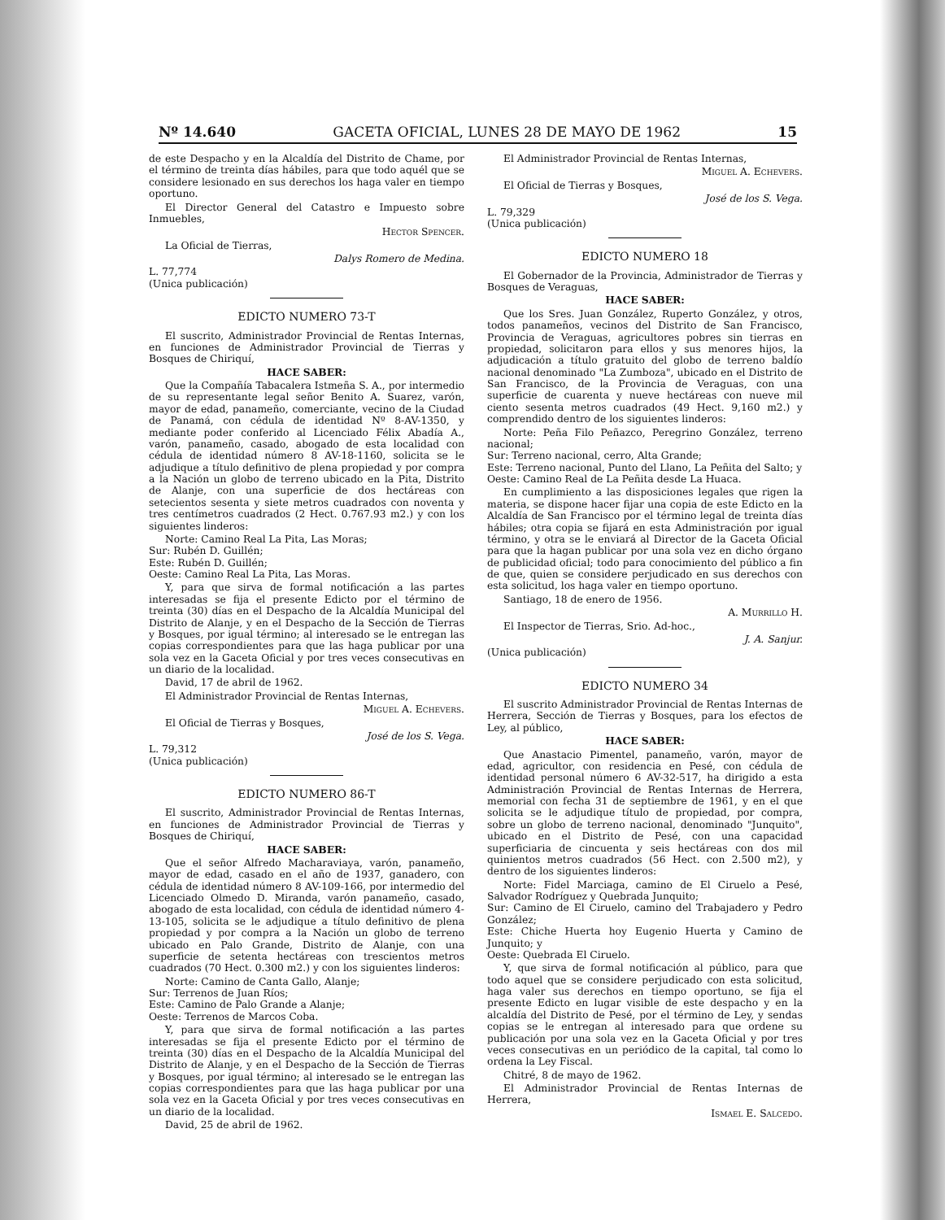Nº 14.640 GACETA OFICIAL, LUNES 28 DE MAYO DE 1962 15
de este Despacho y en la Alcaldía del Distrito de Chame, por el término de treinta días hábiles, para que todo aquél que se considere lesionado en sus derechos los haga valer en tiempo oportuno.
El Director General del Catastro e Impuesto sobre Inmuebles,
Hector Spencer.
La Oficial de Tierras,
Dalys Romero de Medina.
L. 77,774
(Unica publicación)
EDICTO NUMERO 73-T
El suscrito, Administrador Provincial de Rentas Internas, en funciones de Administrador Provincial de Tierras y Bosques de Chiriquí,
HACE SABER:
Que la Compañía Tabacalera Istmeña S. A., por intermedio de su representante legal señor Benito A. Suarez, varón, mayor de edad, panameño, comerciante, vecino de la Ciudad de Panamá, con cédula de identidad Nº 8-AV-1350, y mediante poder conferido al Licenciado Félix Abadía A., varón, panameño, casado, abogado de esta localidad con cédula de identidad número 8 AV-18-1160, solicita se le adjudique a título definitivo de plena propiedad y por compra a la Nación un globo de terreno ubicado en la Pita, Distrito de Alanje, con una superficie de dos hectáreas con setecientos sesenta y siete metros cuadrados con noventa y tres centímetros cuadrados (2 Hect. 0.767.93 m2.) y con los siguientes linderos:
Norte: Camino Real La Pita, Las Moras;
Sur: Rubén D. Guillén;
Este: Rubén D. Guillén;
Oeste: Camino Real La Pita, Las Moras.
Y, para que sirva de formal notificación a las partes interesadas se fija el presente Edicto por el término de treinta (30) días en el Despacho de la Alcaldía Municipal del Distrito de Alanje, y en el Despacho de la Sección de Tierras y Bosques, por igual término; al interesado se le entregan las copias correspondientes para que las haga publicar por una sola vez en la Gaceta Oficial y por tres veces consecutivas en un diario de la localidad.
David, 17 de abril de 1962.
El Administrador Provincial de Rentas Internas,
Miguel A. Echevers.
El Oficial de Tierras y Bosques,
José de los S. Vega.
L. 79,312
(Unica publicación)
EDICTO NUMERO 86-T
El suscrito, Administrador Provincial de Rentas Internas, en funciones de Administrador Provincial de Tierras y Bosques de Chiriquí,
HACE SABER:
Que el señor Alfredo Macharaviaya, varón, panameño, mayor de edad, casado en el año de 1937, ganadero, con cédula de identidad número 8 AV-109-166, por intermedio del Licenciado Olmedo D. Miranda, varón panameño, casado, abogado de esta localidad, con cédula de identidad número 4-13-105, solicita se le adjudique a título definitivo de plena propiedad y por compra a la Nación un globo de terreno ubicado en Palo Grande, Distrito de Alanje, con una superficie de setenta hectáreas con trescientos metros cuadrados (70 Hect. 0.300 m2.) y con los siguientes linderos:
Norte: Camino de Canta Gallo, Alanje;
Sur: Terrenos de Juan Ríos;
Este: Camino de Palo Grande a Alanje;
Oeste: Terrenos de Marcos Coba.
Y, para que sirva de formal notificación a las partes interesadas se fija el presente Edicto por el término de treinta (30) días en el Despacho de la Alcaldía Municipal del Distrito de Alanje, y en el Despacho de la Sección de Tierras y Bosques, por igual término; al interesado se le entregan las copias correspondientes para que las haga publicar por una sola vez en la Gaceta Oficial y por tres veces consecutivas en un diario de la localidad.
David, 25 de abril de 1962.
El Administrador Provincial de Rentas Internas,
Miguel A. Echevers.
El Oficial de Tierras y Bosques,
José de los S. Vega.
L. 79,329
(Unica publicación)
EDICTO NUMERO 18
El Gobernador de la Provincia, Administrador de Tierras y Bosques de Veraguas,
HACE SABER:
Que los Sres. Juan González, Ruperto González, y otros, todos panameños, vecinos del Distrito de San Francisco, Provincia de Veraguas, agricultores pobres sin tierras en propiedad, solicitaron para ellos y sus menores hijos, la adjudicación a título gratuito del globo de terreno baldío nacional denominado "La Zumboza", ubicado en el Distrito de San Francisco, de la Provincia de Veraguas, con una superficie de cuarenta y nueve hectáreas con nueve mil ciento sesenta metros cuadrados (49 Hect. 9,160 m2.) y comprendido dentro de los siguientes linderos:
Norte: Peña Filo Peñazco, Peregrino González, terreno nacional;
Sur: Terreno nacional, cerro, Alta Grande;
Este: Terreno nacional, Punto del Llano, La Peñita del Salto; y
Oeste: Camino Real de La Peñita desde La Huaca.
En cumplimiento a las disposiciones legales que rigen la materia, se dispone hacer fijar una copia de este Edicto en la Alcaldía de San Francisco por el término legal de treinta días hábiles; otra copia se fijará en esta Administración por igual término, y otra se le enviará al Director de la Gaceta Oficial para que la hagan publicar por una sola vez en dicho órgano de publicidad oficial; todo para conocimiento del público a fin de que, quien se considere perjudicado en sus derechos con esta solicitud, los haga valer en tiempo oportuno.
Santiago, 18 de enero de 1956.
A. Murrillo H.
El Inspector de Tierras, Srio. Ad-hoc.,
J. A. Sanjur.
(Unica publicación)
EDICTO NUMERO 34
El suscrito Administrador Provincial de Rentas Internas de Herrera, Sección de Tierras y Bosques, para los efectos de Ley, al público,
HACE SABER:
Que Anastacio Pimentel, panameño, varón, mayor de edad, agricultor, con residencia en Pesé, con cédula de identidad personal número 6 AV-32-517, ha dirigido a esta Administración Provincial de Rentas Internas de Herrera, memorial con fecha 31 de septiembre de 1961, y en el que solicita se le adjudique título de propiedad, por compra, sobre un globo de terreno nacional, denominado "Junquito", ubicado en el Distrito de Pesé, con una capacidad superficiaria de cincuenta y seis hectáreas con dos mil quinientos metros cuadrados (56 Hect. con 2.500 m2), y dentro de los siguientes linderos:
Norte: Fidel Marciaga, camino de El Ciruelo a Pesé, Salvador Rodríguez y Quebrada Junquito;
Sur: Camino de El Ciruelo, camino del Trabajadero y Pedro González;
Este: Chiche Huerta hoy Eugenio Huerta y Camino de Junquito; y
Oeste: Quebrada El Ciruelo.
Y, que sirva de formal notificación al público, para que todo aquel que se considere perjudicado con esta solicitud, haga valer sus derechos en tiempo oportuno, se fija el presente Edicto en lugar visible de este despacho y en la alcaldía del Distrito de Pesé, por el término de Ley, y sendas copias se le entregan al interesado para que ordene su publicación por una sola vez en la Gaceta Oficial y por tres veces consecutivas en un periódico de la capital, tal como lo ordena la Ley Fiscal.
Chitré, 8 de mayo de 1962.
El Administrador Provincial de Rentas Internas de Herrera,
Ismael E. Salcedo.